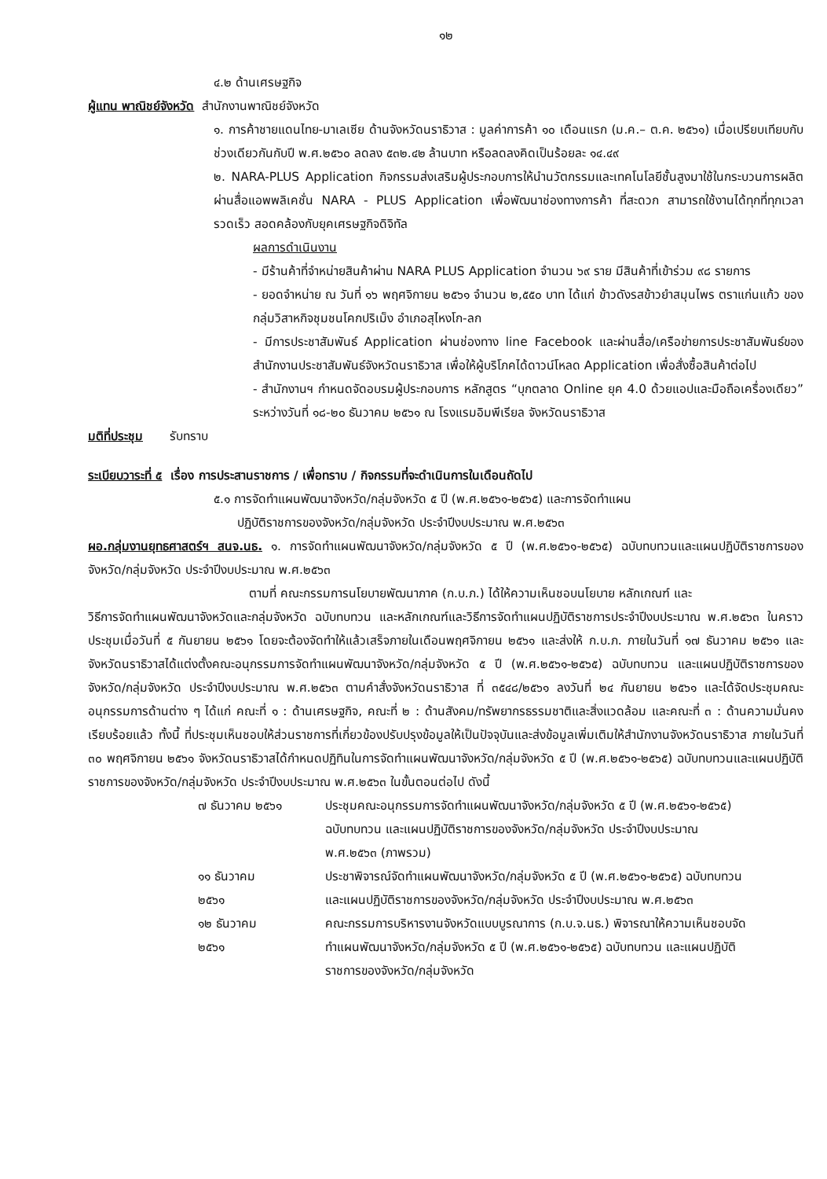๑๒
๔.๒ ด้านเศรษฐกิจ
ผู้แทน พาณิชย์จังหวัด สำนักงานพาณิชย์จังหวัด
๑. การค้าชายแดนไทย-มาเลเซีย ด้านจังหวัดนราธิวาส : มูลค่าการค้า ๑๐ เดือนแรก (ม.ค.– ต.ค. ๒๕๖๑) เมื่อเปรียบเทียบกับช่วงเดียวกันกับปี พ.ศ.๒๕๖๐ ลดลง ๕๓๒.๔๒ ล้านบาท หรือลดลงคิดเป็นร้อยละ ๑๔.๔๙
๒. NARA-PLUS Application กิจกรรมส่งเสริมผู้ประกอบการให้นำนวัตกรรมและเทคโนโลยีชั้นสูงมาใช้ในกระบวนการผลิต ผ่านสื่อแอพพลิเคชั่น NARA - PLUS Application เพื่อพัฒนาช่องทางการค้า ที่สะดวก สามารถใช้งานได้ทุกที่ทุกเวลา รวดเร็ว สอดคล้องกับยุคเศรษฐกิจดิจิทัล
ผลการดำเนินงาน
- มีร้านค้าที่จำหน่ายสินค้าผ่าน NARA PLUS Application จำนวน ๖๙ ราย มีสินค้าที่เข้าร่วม ๙๘ รายการ
- ยอดจำหน่าย ณ วันที่ ๑๖ พฤศจิกายน ๒๕๖๑ จำนวน ๒,๕๕๐ บาท ได้แก่ ข้าวดังรสข้าวยำสมุนไพร ตราแก่นแก้ว ของกลุ่มวิสาหกิจชุมชนโคกปริเม็ง อำเภอสุไหงโก-ลก
- มีการประชาสัมพันธ์ Application ผ่านช่องทาง line Facebook และผ่านสื่อ/เครือข่ายการประชาสัมพันธ์ของสำนักงานประชาสัมพันธ์จังหวัดนราธิวาส เพื่อให้ผู้บริโภคได้ดาวน์โหลด Application เพื่อสั่งซื้อสินค้าต่อไป
- สำนักงานฯ กำหนดจัดอบรมผู้ประกอบการ หลักสูตร “บุกตลาด Online ยุค 4.0 ด้วยแอปและมือถือเครื่องเดียว” ระหว่างวันที่ ๑๘-๒๐ ธันวาคม ๒๕๖๑ ณ โรงแรมอิมพีเรียล จังหวัดนราธิวาส
มติที่ประชุม รับทราบ
ระเบียบวาระที่ ๕ เรื่อง การประสานราชการ / เพื่อทราบ / กิจกรรมที่จะดำเนินการในเดือนถัดไป
๕.๑ การจัดทำแผนพัฒนาจังหวัด/กลุ่มจังหวัด ๕ ปี (พ.ศ.๒๕๖๑-๒๕๖๕) และการจัดทำแผน
ปฏิบัติราชการของจังหวัด/กลุ่มจังหวัด ประจำปีงบประมาณ พ.ศ.๒๕๖๓
ผอ.กลุ่มงานยุทธศาสตร์ฯ สนจ.นธ. ๑. การจัดทำแผนพัฒนาจังหวัด/กลุ่มจังหวัด ๕ ปี (พ.ศ.๒๕๖๑-๒๕๖๕) ฉบับทบทวนและแผนปฏิบัติราชการของจังหวัด/กลุ่มจังหวัด ประจำปีงบประมาณ พ.ศ.๒๕๖๓
ตามที่ คณะกรรมการนโยบายพัฒนาภาค (ก.บ.ภ.) ได้ให้ความเห็นชอบนโยบาย หลักเกณฑ์ และ
วิธีการจัดทำแผนพัฒนาจังหวัดและกลุ่มจังหวัด ฉบับทบทวน และหลักเกณฑ์และวิธีการจัดทำแผนปฏิบัติราชการประจำปีงบประมาณ พ.ศ.๒๕๖๓ ในคราวประชุมเมื่อวันที่ ๕ กันยายน ๒๕๖๑ โดยจะต้องจัดทำให้แล้วเสร็จภายในเดือนพฤศจิกายน ๒๕๖๑ และส่งให้ ก.บ.ภ. ภายในวันที่ ๑๗ ธันวาคม ๒๕๖๑ และจังหวัดนราธิวาสได้แต่งตั้งคณะอนุกรรมการจัดทำแผนพัฒนาจังหวัด/กลุ่มจังหวัด ๕ ปี (พ.ศ.๒๕๖๑-๒๕๖๕) ฉบับทบทวน และแผนปฏิบัติราชการของจังหวัด/กลุ่มจังหวัด ประจำปีงบประมาณ พ.ศ.๒๕๖๓ ตามคำสั่งจังหวัดนราธิวาส ที่ ๓๕๔๘/๒๕๖๑ ลงวันที่ ๒๔ กันยายน ๒๕๖๑ และได้จัดประชุมคณะอนุกรรมการด้านต่าง ๆ ได้แก่ คณะที่ ๑ : ด้านเศรษฐกิจ, คณะที่ ๒ : ด้านสังคม/ทรัพยากรธรรมชาติและสิ่งแวดล้อม และคณะที่ ๓ : ด้านความมั่นคง เรียบร้อยแล้ว ทั้งนี้ ที่ประชุมเห็นชอบให้ส่วนราชการที่เกี่ยวข้องปรับปรุงข้อมูลให้เป็นปัจจุบันและส่งข้อมูลเพิ่มเติมให้สำนักงานจังหวัดนราธิวาส ภายในวันที่ ๓๐ พฤศจิกายน ๒๕๖๑ จังหวัดนราธิวาสได้กำหนดปฏิทินในการจัดทำแผนพัฒนาจังหวัด/กลุ่มจังหวัด ๕ ปี (พ.ศ.๒๕๖๑-๒๕๖๕) ฉบับทบทวนและแผนปฏิบัติราชการของจังหวัด/กลุ่มจังหวัด ประจำปีงบประมาณ พ.ศ.๒๕๖๓ ในขั้นตอนต่อไป ดังนี้
| ๗ ธันวาคม ๒๕๖๑ | ประชุมคณะอนุกรรมการจัดทำแผนพัฒนาจังหวัด/กลุ่มจังหวัด ๕ ปี (พ.ศ.๒๕๖๑-๒๕๖๕) ฉบับทบทวน และแผนปฏิบัติราชการของจังหวัด/กลุ่มจังหวัด ประจำปีงบประมาณ พ.ศ.๒๕๖๓ (ภาพรวม) |
| ๑๑ ธันวาคม ๒๕๖๑ | ประชาพิจารณ์จัดทำแผนพัฒนาจังหวัด/กลุ่มจังหวัด ๕ ปี (พ.ศ.๒๕๖๑-๒๕๖๕) ฉบับทบทวน และแผนปฏิบัติราชการของจังหวัด/กลุ่มจังหวัด ประจำปีงบประมาณ พ.ศ.๒๕๖๓ |
| ๑๒ ธันวาคม ๒๕๖๑ | คณะกรรมการบริหารงานจังหวัดแบบบูรณาการ (ก.บ.จ.นธ.) พิจารณาให้ความเห็นชอบจัดทำแผนพัฒนาจังหวัด/กลุ่มจังหวัด ๕ ปี (พ.ศ.๒๕๖๑-๒๕๖๕) ฉบับทบทวน และแผนปฏิบัติราชการของจังหวัด/กลุ่มจังหวัด |